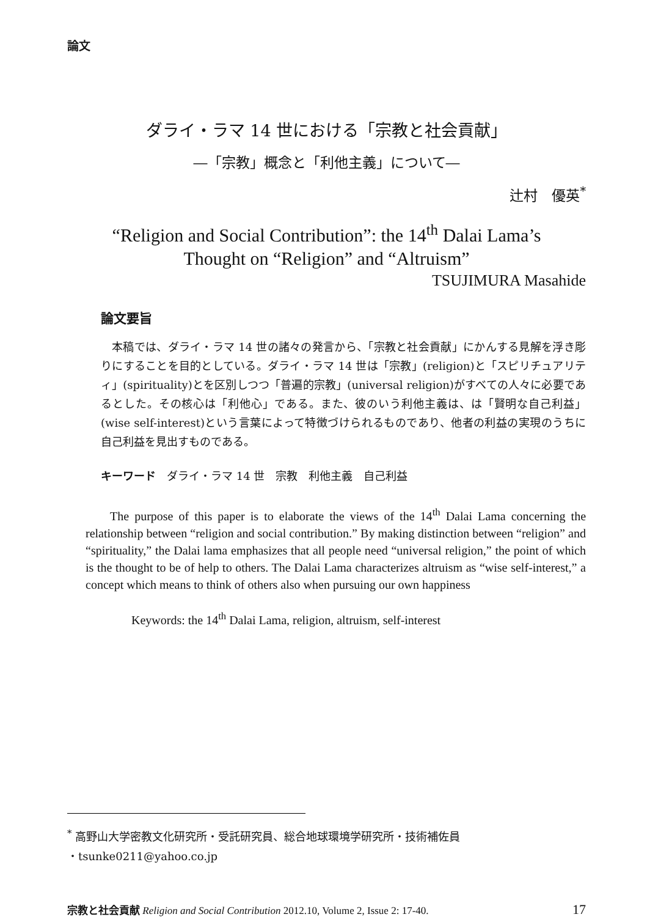論文
ダライ・ラマ 14 世における「宗教と社会貢献」
―「宗教」概念と「利他主義」について―
辻村　優英<sup>*</sup>
“Religion and Social Contribution”: the 14<sup>th</sup> Dalai Lama’s
Thought on “Religion” and “Altruism”
TSUJIMURA Masahide
論文要旨
本稿では、ダライ・ラマ 14 世の諸々の発言から、「宗教と社会貢献」にかんする見解を浮き彫りにすることを目的としている。ダライ・ラマ 14 世は「宗教」(religion)と「スピリチュアリティ」(spirituality)とを区別しつつ「普遍的宗教」(universal religion)がすべての人々に必要であるとした。その核心は「利他心」である。また、彼のいう利他主義は、は「賢明な自己利益」(wise self-interest)という言葉によって特徴づけられるものであり、他者の利益の実現のうちに自己利益を見出すものである。
キーワード　ダライ・ラマ 14 世　宗教　利他主義　自己利益
The purpose of this paper is to elaborate the views of the 14<sup>th</sup> Dalai Lama concerning the relationship between “religion and social contribution.” By making distinction between “religion” and “spirituality,” the Dalai lama emphasizes that all people need “universal religion,” the point of which is the thought to be of help to others. The Dalai Lama characterizes altruism as “wise self-interest,” a concept which means to think of others also when pursuing our own happiness
Keywords: the 14<sup>th</sup> Dalai Lama, religion, altruism, self-interest
<sup>*</sup> 高野山大学密教文化研究所・受託研究員、総合地球環境学研究所・技術補佐員
・tsunke0211@yahoo.co.jp
宗教と社会貢献 Religion and Social Contribution 2012.10, Volume 2, Issue 2: 17-40. 17